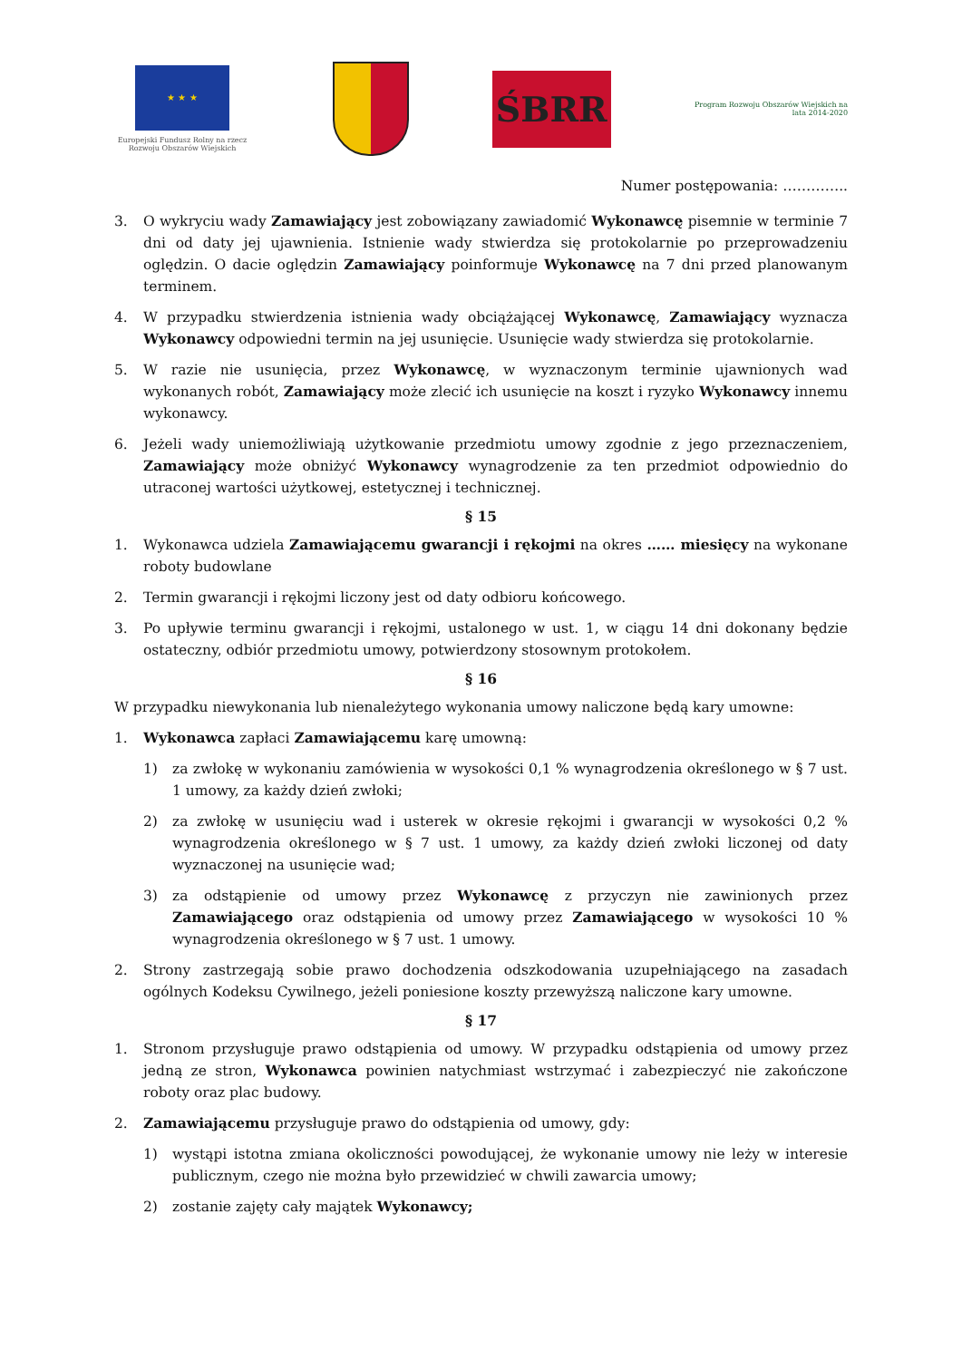★ ★ ★
Europejski Fundusz Rolny na rzecz Rozwoju Obszarów Wiejskich
ŚBRR
Program Rozwoju Obszarów Wiejskich na lata 2014-2020
Numer postępowania: …………..
3. O wykryciu wady Zamawiający jest zobowiązany zawiadomić Wykonawcę pisemnie w terminie 7 dni od daty jej ujawnienia. Istnienie wady stwierdza się protokolarnie po przeprowadzeniu oględzin. O dacie oględzin Zamawiający poinformuje Wykonawcę na 7 dni przed planowanym terminem.
4. W przypadku stwierdzenia istnienia wady obciążającej Wykonawcę, Zamawiający wyznacza Wykonawcy odpowiedni termin na jej usunięcie. Usunięcie wady stwierdza się protokolarnie.
5. W razie nie usunięcia, przez Wykonawcę, w wyznaczonym terminie ujawnionych wad wykonanych robót, Zamawiający może zlecić ich usunięcie na koszt i ryzyko Wykonawcy innemu wykonawcy.
6. Jeżeli wady uniemożliwiają użytkowanie przedmiotu umowy zgodnie z jego przeznaczeniem, Zamawiający może obniżyć Wykonawcy wynagrodzenie za ten przedmiot odpowiednio do utraconej wartości użytkowej, estetycznej i technicznej.
§ 15
1. Wykonawca udziela Zamawiającemu gwarancji i rękojmi na okres …… miesięcy na wykonane roboty budowlane
2. Termin gwarancji i rękojmi liczony jest od daty odbioru końcowego.
3. Po upływie terminu gwarancji i rękojmi, ustalonego w ust. 1, w ciągu 14 dni dokonany będzie ostateczny, odbiór przedmiotu umowy, potwierdzony stosownym protokołem.
§ 16
W przypadku niewykonania lub nienależytego wykonania umowy naliczone będą kary umowne:
1. Wykonawca zapłaci Zamawiającemu karę umowną:
1) za zwłokę w wykonaniu zamówienia w wysokości 0,1 % wynagrodzenia określonego w § 7 ust. 1 umowy, za każdy dzień zwłoki;
2) za zwłokę w usunięciu wad i usterek w okresie rękojmi i gwarancji w wysokości 0,2 % wynagrodzenia określonego w § 7 ust. 1 umowy, za każdy dzień zwłoki liczonej od daty wyznaczonej na usunięcie wad;
3) za odstąpienie od umowy przez Wykonawcę z przyczyn nie zawinionych przez Zamawiającego oraz odstąpienia od umowy przez Zamawiającego w wysokości 10 % wynagrodzenia określonego w § 7 ust. 1 umowy.
2. Strony zastrzegają sobie prawo dochodzenia odszkodowania uzupełniającego na zasadach ogólnych Kodeksu Cywilnego, jeżeli poniesione koszty przewyższą naliczone kary umowne.
§ 17
1. Stronom przysługuje prawo odstąpienia od umowy. W przypadku odstąpienia od umowy przez jedną ze stron, Wykonawca powinien natychmiast wstrzymać i zabezpieczyć nie zakończone roboty oraz plac budowy.
2. Zamawiającemu przysługuje prawo do odstąpienia od umowy, gdy:
1) wystąpi istotna zmiana okoliczności powodującej, że wykonanie umowy nie leży w interesie publicznym, czego nie można było przewidzieć w chwili zawarcia umowy;
2) zostanie zajęty cały majątek Wykonawcy;